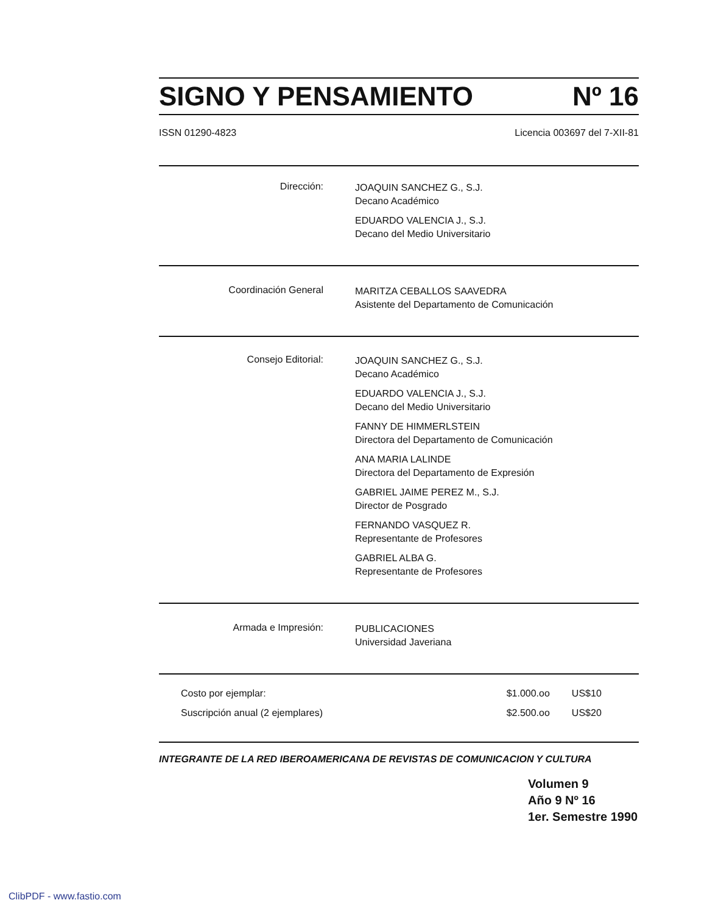SIGNO Y PENSAMIENTO Nº 16
ISSN 01290-4823 Licencia 003697 del 7-XII-81
| Dirección: | JOAQUIN SANCHEZ G., S.J. Decano Académico EDUARDO VALENCIA J., S.J. Decano del Medio Universitario |
| Coordinación General | MARITZA CEBALLOS SAAVEDRA Asistente del Departamento de Comunicación |
| Consejo Editorial: | JOAQUIN SANCHEZ G., S.J. Decano Académico EDUARDO VALENCIA J., S.J. Decano del Medio Universitario FANNY DE HIMMERLSTEIN Directora del Departamento de Comunicación ANA MARIA LALINDE Directora del Departamento de Expresión GABRIEL JAIME PEREZ M., S.J. Director de Posgrado FERNANDO VASQUEZ R. Representante de Profesores GABRIEL ALBA G. Representante de Profesores |
| Armada e Impresión: | PUBLICACIONES Universidad Javeriana |
| Costo por ejemplar: | $1.000.oo | US$10 |
| Suscripción anual (2 ejemplares) | $2.500.oo | US$20 |
INTEGRANTE DE LA RED IBEROAMERICANA DE REVISTAS DE COMUNICACION Y CULTURA
Volumen 9
Año 9 Nº 16
1er. Semestre 1990
ClibPDF - www.fastio.com